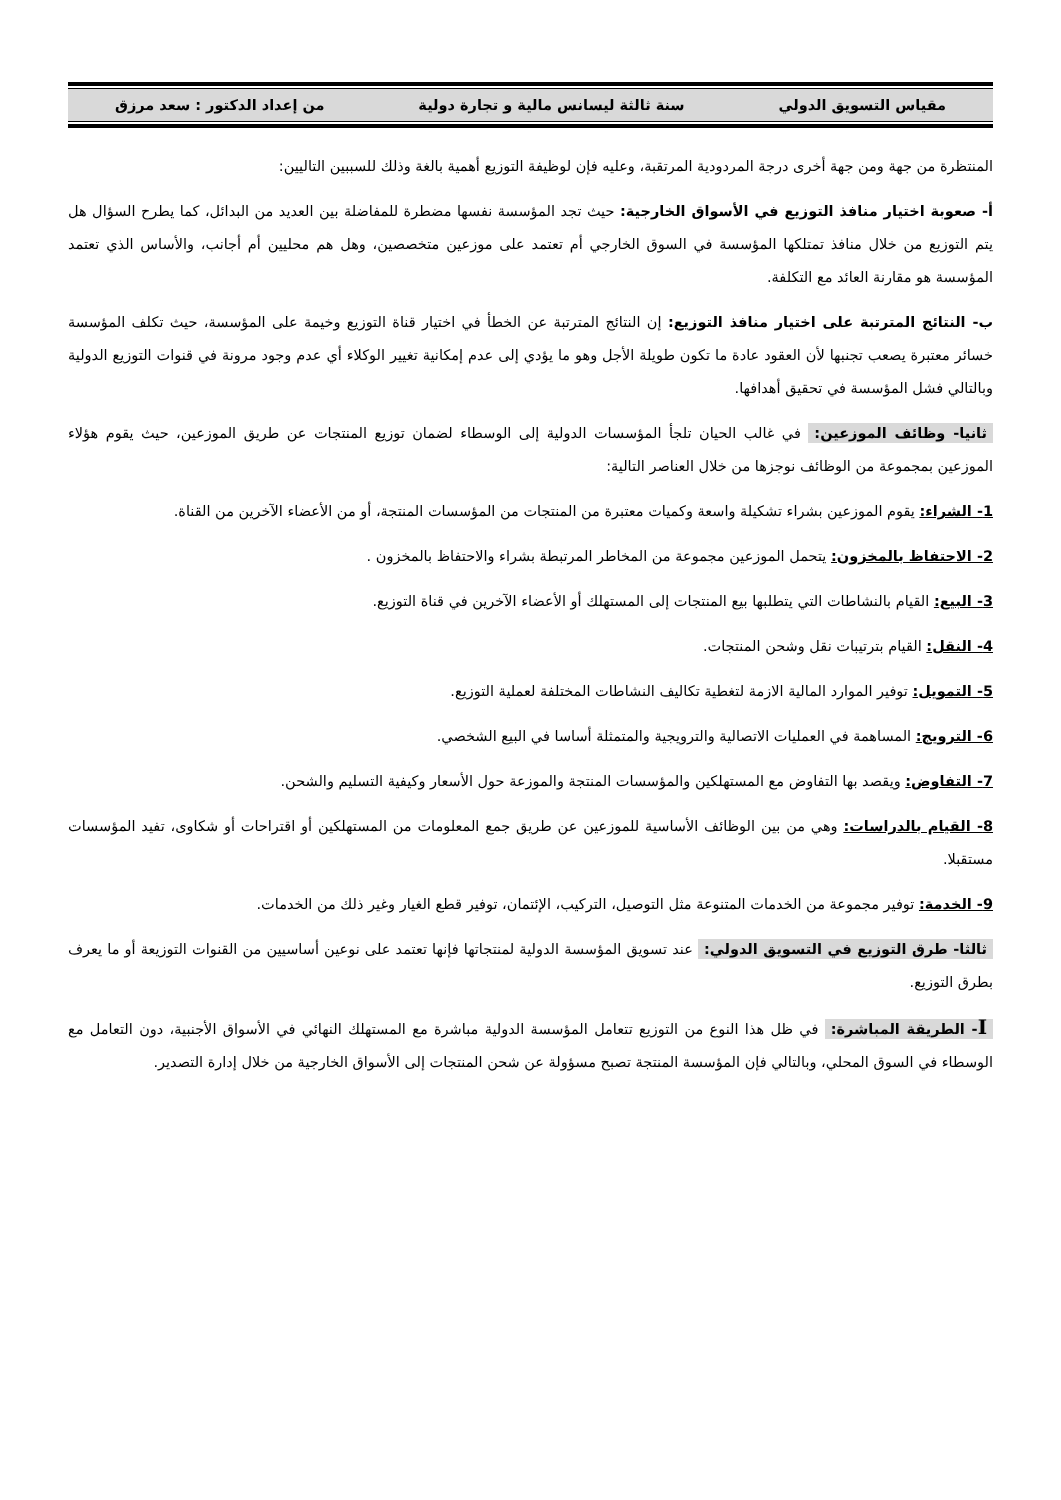مقياس التسويق الدولي سنة ثالثة ليسانس مالية و تجارة دولية من إعداد الدكتور : سعد مرزق
المنتظرة من جهة ومن جهة أخرى درجة المردودية المرتقبة، وعليه فإن لوظيفة التوزيع أهمية بالغة وذلك للسببين التاليين:
أ- صعوبة اختيار منافذ التوزيع في الأسواق الخارجية: حيث تجد المؤسسة نفسها مضطرة للمفاضلة بين العديد من البدائل، كما يطرح السؤال هل يتم التوزيع من خلال منافذ تمتلكها المؤسسة في السوق الخارجي أم تعتمد على موزعين متخصصين، وهل هم محليين أم أجانب، والأساس الذي تعتمد المؤسسة هو مقارنة العائد مع التكلفة.
ب- النتائج المترتبة على اختيار منافذ التوزيع: إن النتائج المترتبة عن الخطأ في اختيار قناة التوزيع وخيمة على المؤسسة، حيث تكلف المؤسسة خسائر معتبرة يصعب تجنبها لأن العقود عادة ما تكون طويلة الأجل وهو ما يؤدي إلى عدم إمكانية تغيير الوكلاء أي عدم وجود مرونة في قنوات التوزيع الدولية وبالتالي فشل المؤسسة في تحقيق أهدافها.
ثانيا- وظائف الموزعين: في غالب الحيان تلجأ المؤسسات الدولية إلى الوسطاء لضمان توزيع المنتجات عن طريق الموزعين، حيث يقوم هؤلاء الموزعين بمجموعة من الوظائف نوجزها من خلال العناصر التالية:
1- الشراء: يقوم الموزعين بشراء تشكيلة واسعة وكميات معتبرة من المنتجات من المؤسسات المنتجة، أو من الأعضاء الآخرين من القناة.
2- الاحتفاظ بالمخزون: يتحمل الموزعين مجموعة من المخاطر المرتبطة بشراء والاحتفاظ بالمخزون .
3- البيع: القيام بالنشاطات التي يتطلبها بيع المنتجات إلى المستهلك أو الأعضاء الآخرين في قناة التوزيع.
4- النقل: القيام بترتيبات نقل وشحن المنتجات.
5- التمويل: توفير الموارد المالية الازمة لتغطية تكاليف النشاطات المختلفة لعملية التوزيع.
6- الترويج: المساهمة في العمليات الاتصالية والترويجية والمتمثلة أساسا في البيع الشخصي.
7- التفاوض: ويقصد بها التفاوض مع المستهلكين والمؤسسات المنتجة والموزعة حول الأسعار وكيفية التسليم والشحن.
8- القيام بالدراسات: وهي من بين الوظائف الأساسية للموزعين عن طريق جمع المعلومات من المستهلكين أو اقتراحات أو شكاوى، تفيد المؤسسات مستقبلا.
9- الخدمة: توفير مجموعة من الخدمات المتنوعة مثل التوصيل، التركيب، الإئتمان، توفير قطع الغيار وغير ذلك من الخدمات.
ثالثا- طرق التوزيع في التسويق الدولي: عند تسويق المؤسسة الدولية لمنتجاتها فإنها تعتمد على نوعين أساسيين من القنوات التوزيعة أو ما يعرف بطرق التوزيع.
I- الطريقة المباشرة: في ظل هذا النوع من التوزيع تتعامل المؤسسة الدولية مباشرة مع المستهلك النهائي في الأسواق الأجنبية، دون التعامل مع الوسطاء في السوق المحلي، وبالتالي فإن المؤسسة المنتجة تصبح مسؤولة عن شحن المنتجات إلى الأسواق الخارجية من خلال إدارة التصدير.